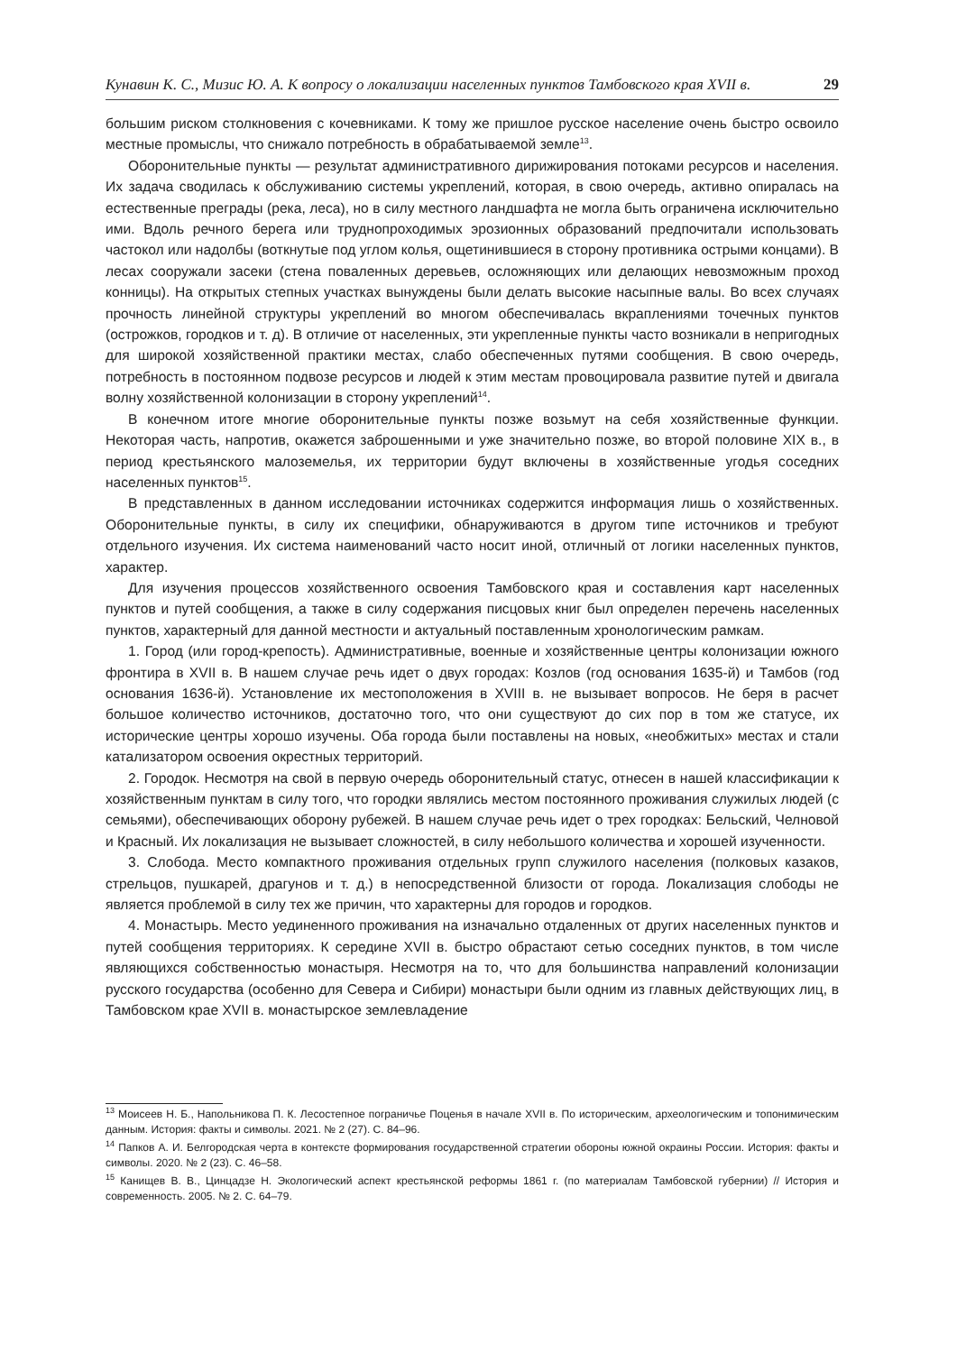Кунавин К. С., Мизис Ю. А. К вопросу о локализации населенных пунктов Тамбовского края XVII в. 29
большим риском столкновения с кочевниками. К тому же пришлое русское население очень быстро освоило местные промыслы, что снижало потребность в обрабатываемой земле<sup>13</sup>.
Оборонительные пункты — результат административного дирижирования потоками ресурсов и населения. Их задача сводилась к обслуживанию системы укреплений, которая, в свою очередь, активно опиралась на естественные преграды (река, леса), но в силу местного ландшафта не могла быть ограничена исключительно ими. Вдоль речного берега или труднопроходимых эрозионных образований предпочитали использовать частокол или надолбы (воткнутые под углом колья, ощетинившиеся в сторону противника острыми концами). В лесах сооружали засеки (стена поваленных деревьев, осложняющих или делающих невозможным проход конницы). На открытых степных участках вынуждены были делать высокие насыпные валы. Во всех случаях прочность линейной структуры укреплений во многом обеспечивалась вкраплениями точечных пунктов (острожков, городков и т. д). В отличие от населенных, эти укрепленные пункты часто возникали в непригодных для широкой хозяйственной практики местах, слабо обеспеченных путями сообщения. В свою очередь, потребность в постоянном подвозе ресурсов и людей к этим местам провоцировала развитие путей и двигала волну хозяйственной колонизации в сторону укреплений<sup>14</sup>.
В конечном итоге многие оборонительные пункты позже возьмут на себя хозяйственные функции. Некоторая часть, напротив, окажется заброшенными и уже значительно позже, во второй половине XIX в., в период крестьянского малоземелья, их территории будут включены в хозяйственные угодья соседних населенных пунктов<sup>15</sup>.
В представленных в данном исследовании источниках содержится информация лишь о хозяйственных. Оборонительные пункты, в силу их специфики, обнаруживаются в другом типе источников и требуют отдельного изучения. Их система наименований часто носит иной, отличный от логики населенных пунктов, характер.
Для изучения процессов хозяйственного освоения Тамбовского края и составления карт населенных пунктов и путей сообщения, а также в силу содержания писцовых книг был определен перечень населенных пунктов, характерный для данной местности и актуальный поставленным хронологическим рамкам.
1. Город (или город-крепость). Административные, военные и хозяйственные центры колонизации южного фронтира в XVII в. В нашем случае речь идет о двух городах: Козлов (год основания 1635-й) и Тамбов (год основания 1636-й). Установление их местоположения в XVIII в. не вызывает вопросов. Не беря в расчет большое количество источников, достаточно того, что они существуют до сих пор в том же статусе, их исторические центры хорошо изучены. Оба города были поставлены на новых, «необжитых» местах и стали катализатором освоения окрестных территорий.
2. Городок. Несмотря на свой в первую очередь оборонительный статус, отнесен в нашей классификации к хозяйственным пунктам в силу того, что городки являлись местом постоянного проживания служилых людей (с семьями), обеспечивающих оборону рубежей. В нашем случае речь идет о трех городках: Бельский, Челновой и Красный. Их локализация не вызывает сложностей, в силу небольшого количества и хорошей изученности.
3. Слобода. Место компактного проживания отдельных групп служилого населения (полковых казаков, стрельцов, пушкарей, драгунов и т. д.) в непосредственной близости от города. Локализация слободы не является проблемой в силу тех же причин, что характерны для городов и городков.
4. Монастырь. Место уединенного проживания на изначально отдаленных от других населенных пунктов и путей сообщения территориях. К середине XVII в. быстро обрастают сетью соседних пунктов, в том числе являющихся собственностью монастыря. Несмотря на то, что для большинства направлений колонизации русского государства (особенно для Севера и Сибири) монастыри были одним из главных действующих лиц, в Тамбовском крае XVII в. монастырское землевладение
<sup>13</sup> Моисеев Н. Б., Напольникова П. К. Лесостепное пограничье Поценья в начале XVII в. По историческим, археологическим и топонимическим данным. История: факты и символы. 2021. № 2 (27). С. 84–96.
<sup>14</sup> Папков А. И. Белгородская черта в контексте формирования государственной стратегии обороны южной окраины России. История: факты и символы. 2020. № 2 (23). С. 46–58.
<sup>15</sup> Канищев В. В., Цинцадзе Н. Экологический аспект крестьянской реформы 1861 г. (по материалам Тамбовской губернии) // История и современность. 2005. № 2. С. 64–79.